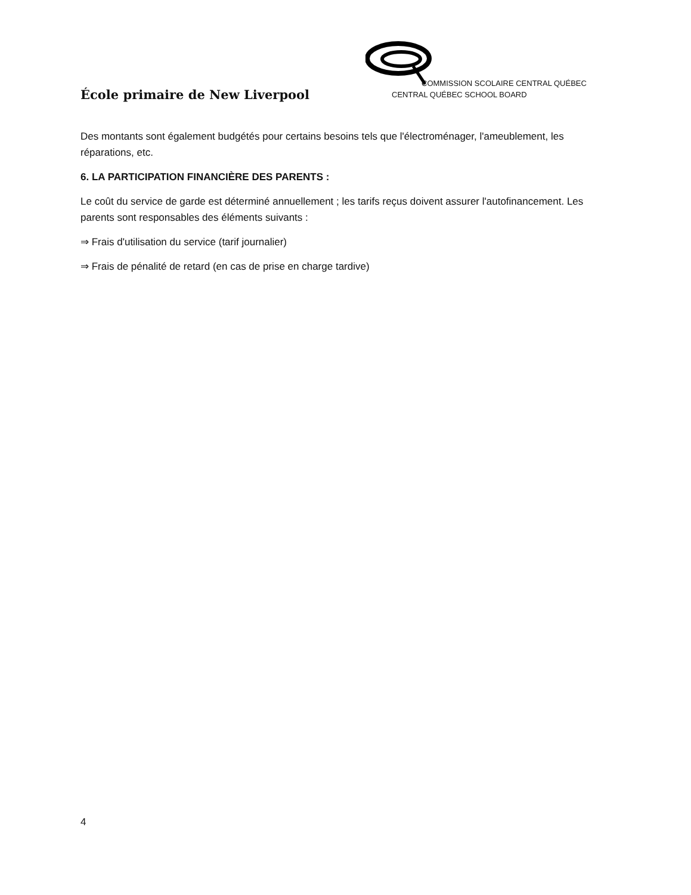École primaire de New Liverpool
COMMISSION SCOLAIRE CENTRAL QUÉBEC
CENTRAL QUÉBEC SCHOOL BOARD
Des montants sont également budgétés pour certains besoins tels que l'électroménager, l'ameublement, les réparations, etc.
6. LA PARTICIPATION FINANCIÈRE DES PARENTS :
Le coût du service de garde est déterminé annuellement ; les tarifs reçus doivent assurer l'autofinancement. Les parents sont responsables des éléments suivants :
⇒ Frais d'utilisation du service (tarif journalier)
⇒ Frais de pénalité de retard (en cas de prise en charge tardive)
4